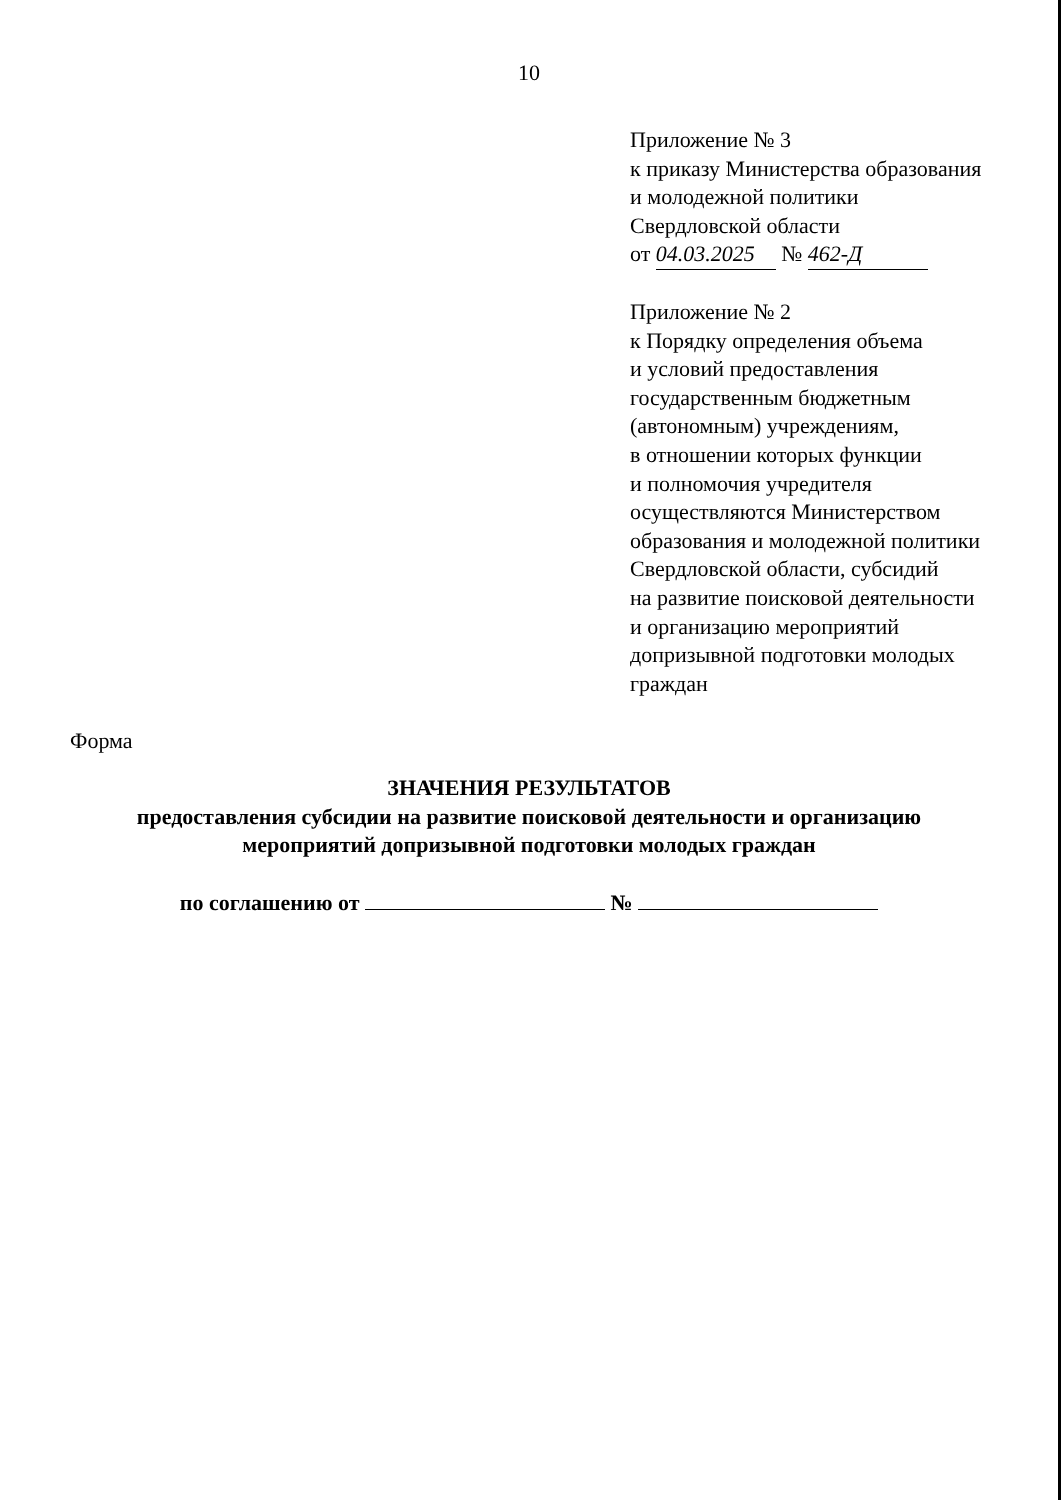10
Приложение № 3
к приказу Министерства образования
и молодежной политики
Свердловской области
от 04.03.2025 № 462-Д
Приложение № 2
к Порядку определения объема
и условий предоставления
государственным бюджетным
(автономным) учреждениям,
в отношении которых функции
и полномочия учредителя
осуществляются Министерством
образования и молодежной политики
Свердловской области, субсидий
на развитие поисковой деятельности
и организацию мероприятий
допризывной подготовки молодых
граждан
Форма
ЗНАЧЕНИЯ РЕЗУЛЬТАТОВ
предоставления субсидии на развитие поисковой деятельности и организацию мероприятий допризывной подготовки молодых граждан
по соглашению от №